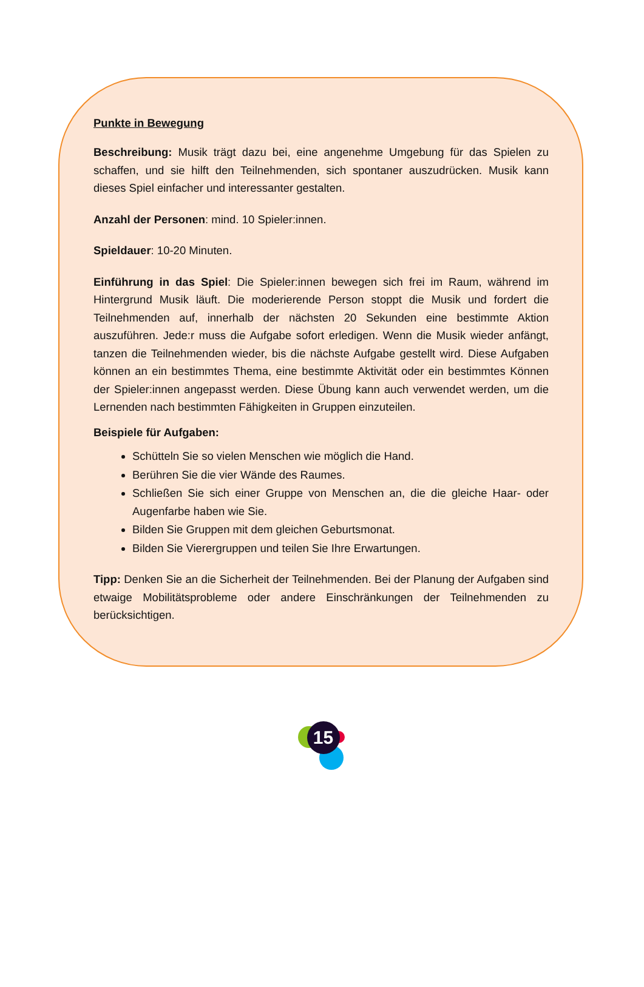Punkte in Bewegung
Beschreibung: Musik trägt dazu bei, eine angenehme Umgebung für das Spielen zu schaffen, und sie hilft den Teilnehmenden, sich spontaner auszudrücken. Musik kann dieses Spiel einfacher und interessanter gestalten.
Anzahl der Personen: mind. 10 Spieler:innen.
Spieldauer: 10-20 Minuten.
Einführung in das Spiel: Die Spieler:innen bewegen sich frei im Raum, während im Hintergrund Musik läuft. Die moderierende Person stoppt die Musik und fordert die Teilnehmenden auf, innerhalb der nächsten 20 Sekunden eine bestimmte Aktion auszuführen. Jede:r muss die Aufgabe sofort erledigen. Wenn die Musik wieder anfängt, tanzen die Teilnehmenden wieder, bis die nächste Aufgabe gestellt wird. Diese Aufgaben können an ein bestimmtes Thema, eine bestimmte Aktivität oder ein bestimmtes Können der Spieler:innen angepasst werden. Diese Übung kann auch verwendet werden, um die Lernenden nach bestimmten Fähigkeiten in Gruppen einzuteilen.
Beispiele für Aufgaben:
Schütteln Sie so vielen Menschen wie möglich die Hand.
Berühren Sie die vier Wände des Raumes.
Schließen Sie sich einer Gruppe von Menschen an, die die gleiche Haar- oder Augenfarbe haben wie Sie.
Bilden Sie Gruppen mit dem gleichen Geburtsmonat.
Bilden Sie Vierergruppen und teilen Sie Ihre Erwartungen.
Tipp: Denken Sie an die Sicherheit der Teilnehmenden. Bei der Planung der Aufgaben sind etwaige Mobilitätsprobleme oder andere Einschränkungen der Teilnehmenden zu berücksichtigen.
15